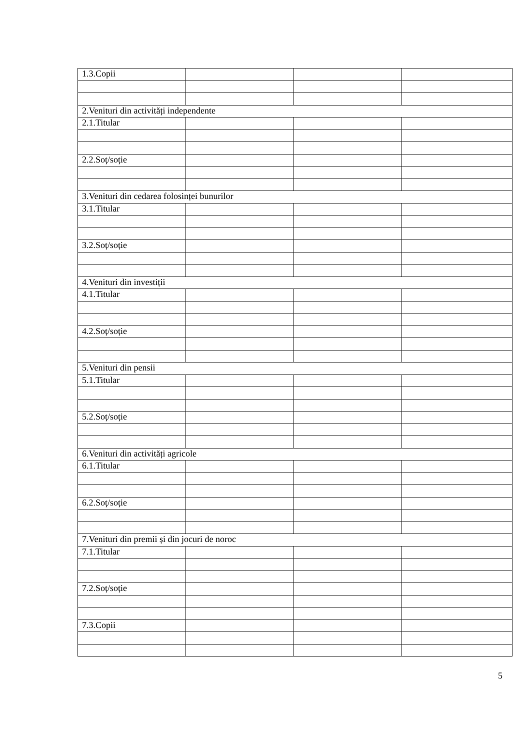| 1.3.Copii | | | |
| 2.Venituri din activități independente | | | |
| 2.1.Titular | | | |
| 2.2.Soț/soție | | | |
| 3.Venituri din cedarea folosinței bunurilor | | | |
| 3.1.Titular | | | |
| 3.2.Soț/soție | | | |
| 4.Venituri din investiții | | | |
| 4.1.Titular | | | |
| 4.2.Soț/soție | | | |
| 5.Venituri din pensii | | | |
| 5.1.Titular | | | |
| 5.2.Soț/soție | | | |
| 6.Venituri din activități agricole | | | |
| 6.1.Titular | | | |
| 6.2.Soț/soție | | | |
| 7.Venituri din premii și din jocuri de noroc | | | |
| 7.1.Titular | | | |
| 7.2.Soț/soție | | | |
| 7.3.Copii | | | |
5